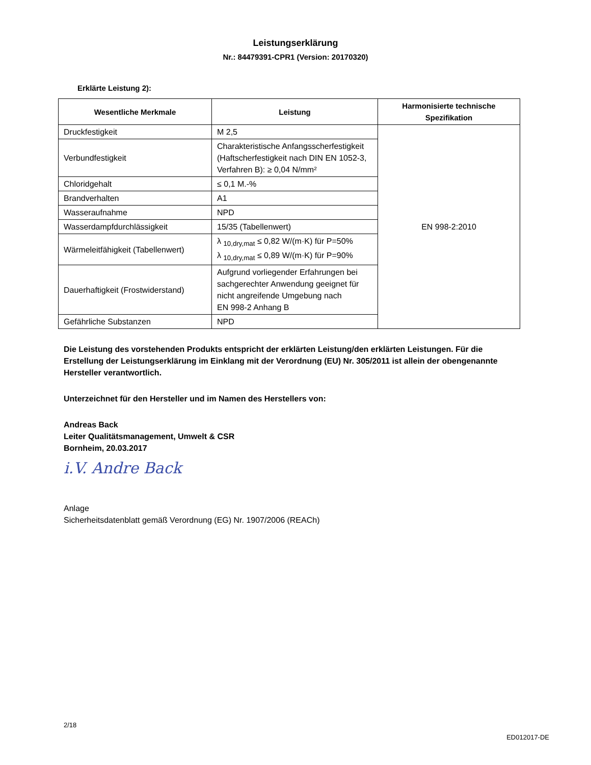Leistungserklärung
Nr.: 84479391-CPR1 (Version: 20170320)
Erklärte Leistung 2):
| Wesentliche Merkmale | Leistung | Harmonisierte technische Spezifikation |
| --- | --- | --- |
| Druckfestigkeit | M 2,5 | EN 998-2:2010 |
| Verbundfestigkeit | Charakteristische Anfangsscherfestigkeit (Haftscherfestigkeit nach DIN EN 1052-3, Verfahren B): ≥ 0,04 N/mm² | |
| Chloridgehalt | ≤ 0,1 M.-% | |
| Brandverhalten | A1 | |
| Wasseraufnahme | NPD | |
| Wasserdampfdurchlässigkeit | 15/35 (Tabellenwert) | |
| Wärmeleitfähigkeit (Tabellenwert) | λ <sub>10,dry,mat</sub> ≤ 0,82 W/(m·K) für P=50% λ <sub>10,dry,mat</sub> ≤ 0,89 W/(m·K) für P=90% | |
| Dauerhaftigkeit (Frostwiderstand) | Aufgrund vorliegender Erfahrungen bei sachgerechter Anwendung geeignet für nicht angreifende Umgebung nach EN 998-2 Anhang B | |
| Gefährliche Substanzen | NPD | |
Die Leistung des vorstehenden Produkts entspricht der erklärten Leistung/den erklärten Leistungen. Für die Erstellung der Leistungserklärung im Einklang mit der Verordnung (EU) Nr. 305/2011 ist allein der obengenannte Hersteller verantwortlich.
Unterzeichnet für den Hersteller und im Namen des Herstellers von:
Andreas Back
Leiter Qualitätsmanagement, Umwelt & CSR
Bornheim, 20.03.2017
i.V. Andre Back
Anlage
Sicherheitsdatenblatt gemäß Verordnung (EG) Nr. 1907/2006 (REACh)
2/18
ED012017-DE